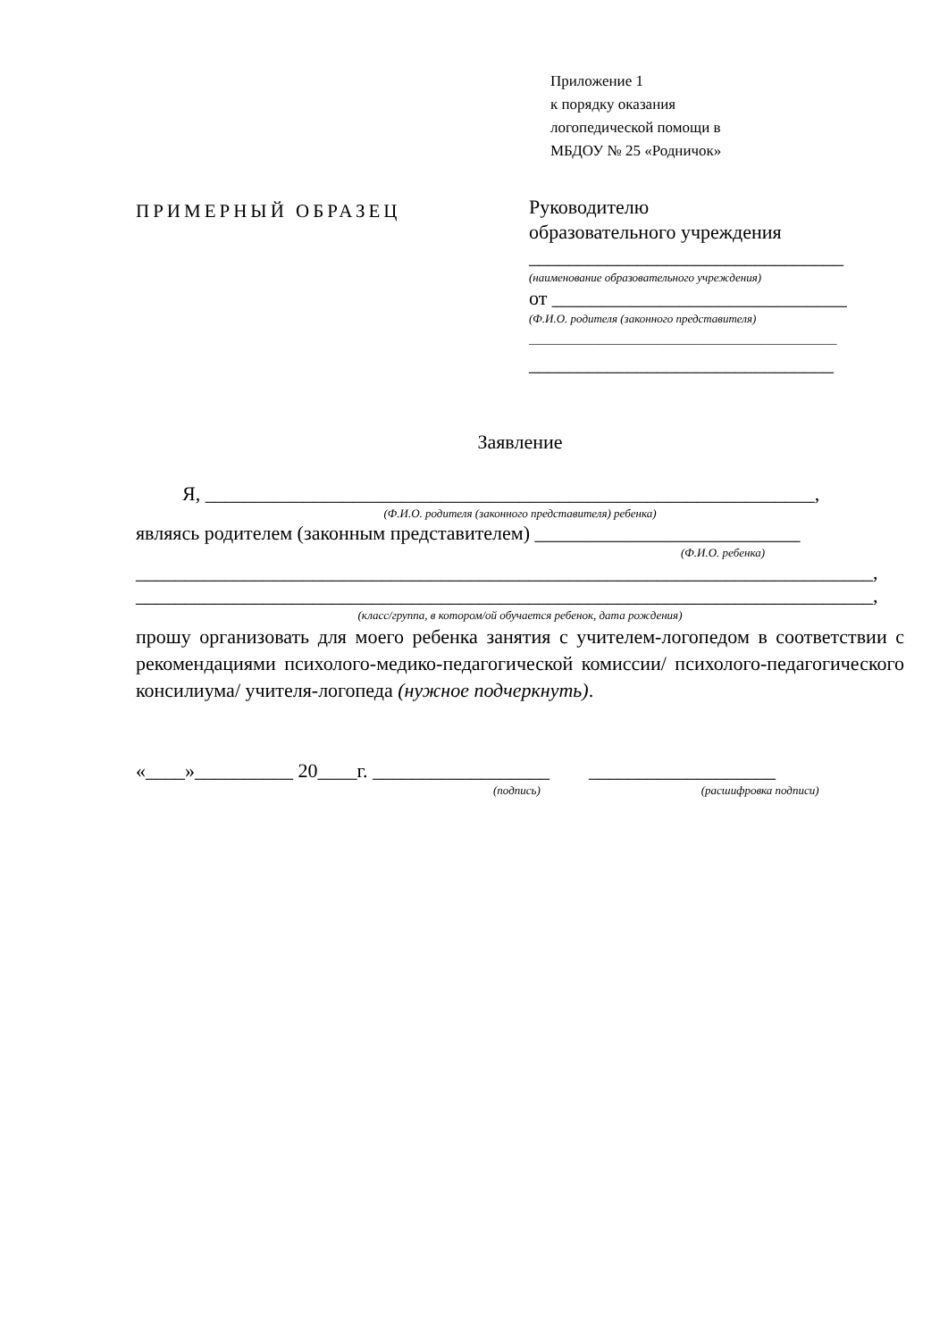Приложение 1
к порядку оказания
логопедической помощи в
МБДОУ № 25 «Родничок»
ПРИМЕРНЫЙ ОБРАЗЕЦ
Руководителю
образовательного учреждения
________________________________
(наименование образовательного учреждения)
от ______________________________
(Ф.И.О. родителя (законного представителя)
_____________________________________________________
_______________________________
Заявление
Я, ______________________________________________________________,
(Ф.И.О. родителя (законного представителя) ребенка)
являясь родителем (законным представителем) ___________________________
(Ф.И.О. ребенка)
___________________________________________________________________________,
___________________________________________________________________________,
(класс/группа, в котором/ой обучается ребенок, дата рождения)
прошу организовать для моего ребенка занятия с учителем-логопедом в соответствии с рекомендациями психолого-медико-педагогической комиссии/ психолого-педагогического консилиума/ учителя-логопеда (нужное подчеркнуть).
«____»__________ 20____г. __________________ ___________________
(подпись) (расшифровка подписи)